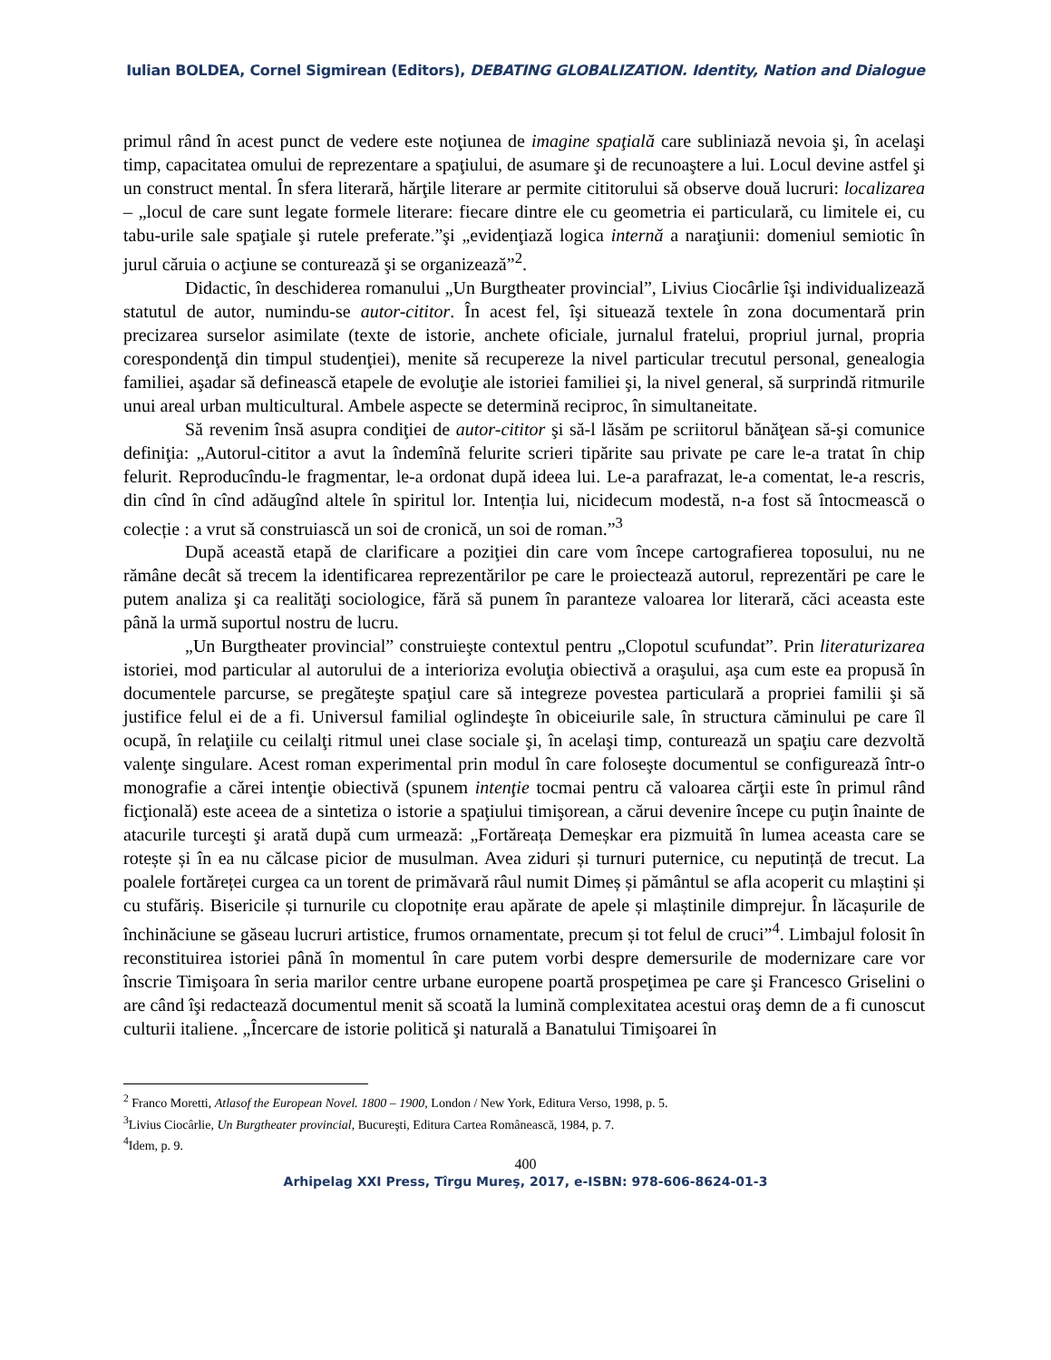Iulian BOLDEA, Cornel Sigmirean (Editors), DEBATING GLOBALIZATION. Identity, Nation and Dialogue
primul rând în acest punct de vedere este noţiunea de imagine spaţială care subliniază nevoia şi, în acelaşi timp, capacitatea omului de reprezentare a spaţiului, de asumare şi de recunoaştere a lui. Locul devine astfel şi un construct mental. În sfera literară, hărţile literare ar permite cititorului să observe două lucruri: localizarea – „locul de care sunt legate formele literare: fiecare dintre ele cu geometria ei particulară, cu limitele ei, cu tabu-urile sale spaţiale şi rutele preferate.”şi „evidenţiază logica internă a naraţiunii: domeniul semiotic în jurul căruia o acţiune se conturează şi se organizează”<sup>2</sup>.
Didactic, în deschiderea romanului „Un Burgtheater provincial”, Livius Ciocârlie îşi individualizează statutul de autor, numindu-se autor-cititor. În acest fel, îşi situează textele în zona documentară prin precizarea surselor asimilate (texte de istorie, anchete oficiale, jurnalul fratelui, propriul jurnal, propria corespondenţă din timpul studenţiei), menite să recupereze la nivel particular trecutul personal, genealogia familiei, aşadar să definească etapele de evoluţie ale istoriei familiei şi, la nivel general, să surprindă ritmurile unui areal urban multicultural. Ambele aspecte se determină reciproc, în simultaneitate.
Să revenim însă asupra condiţiei de autor-cititor şi să-l lăsăm pe scriitorul bănăţean să-şi comunice definiţia: „Autorul-cititor a avut la îndemînă felurite scrieri tipărite sau private pe care le-a tratat în chip felurit. Reproducîndu-le fragmentar, le-a ordonat după ideea lui. Le-a parafrazat, le-a comentat, le-a rescris, din cînd în cînd adăugînd altele în spiritul lor. Intenția lui, nicidecum modestă, n-a fost să întocmească o colecție : a vrut să construiască un soi de cronică, un soi de roman.”<sup>3</sup>
După această etapă de clarificare a poziţiei din care vom începe cartografierea toposului, nu ne rămâne decât să trecem la identificarea reprezentărilor pe care le proiectează autorul, reprezentări pe care le putem analiza şi ca realităţi sociologice, fără să punem în paranteze valoarea lor literară, căci aceasta este până la urmă suportul nostru de lucru.
„Un Burgtheater provincial” construieşte contextul pentru „Clopotul scufundat”. Prin literaturizarea istoriei, mod particular al autorului de a interioriza evoluţia obiectivă a oraşului, aşa cum este ea propusă în documentele parcurse, se pregăteşte spaţiul care să integreze povestea particulară a propriei familii şi să justifice felul ei de a fi. Universul familial oglindeşte în obiceiurile sale, în structura căminului pe care îl ocupă, în relaţiile cu ceilalţi ritmul unei clase sociale şi, în acelaşi timp, conturează un spaţiu care dezvoltă valenţe singulare. Acest roman experimental prin modul în care foloseşte documentul se configurează într-o monografie a cărei intenţie obiectivă (spunem intenţie tocmai pentru că valoarea cărţii este în primul rând ficţională) este aceea de a sintetiza o istorie a spaţiului timişorean, a cărui devenire începe cu puţin înainte de atacurile turceşti şi arată după cum urmează: „Fortăreața Demeșkar era pizmuită în lumea aceasta care se rotește și în ea nu călcase picior de musulman. Avea ziduri și turnuri puternice, cu neputință de trecut. La poalele fortăreței curgea ca un torent de primăvară râul numit Dimeș și pământul se afla acoperit cu mlaștini și cu stufăriș. Bisericile și turnurile cu clopotnițe erau apărate de apele și mlaștinile dimprejur. În lăcașurile de închinăciune se găseau lucruri artistice, frumos ornamentate, precum și tot felul de cruci”<sup>4</sup>. Limbajul folosit în reconstituirea istoriei până în momentul în care putem vorbi despre demersurile de modernizare care vor înscrie Timişoara în seria marilor centre urbane europene poartă prospeţimea pe care şi Francesco Griselini o are când îşi redactează documentul menit să scoată la lumină complexitatea acestui oraş demn de a fi cunoscut culturii italiene. „Încercare de istorie politică şi naturală a Banatului Timişoarei în
<sup>2</sup> Franco Moretti, Atlasof the European Novel. 1800 – 1900, London / New York, Editura Verso, 1998, p. 5.
<sup>3</sup> Livius Ciocârlie, Un Burgtheater provincial, Bucureşti, Editura Cartea Românească, 1984, p. 7.
<sup>4</sup> Idem, p. 9.
400
Arhipelag XXI Press, Tîrgu Mureş, 2017, e-ISBN: 978-606-8624-01-3